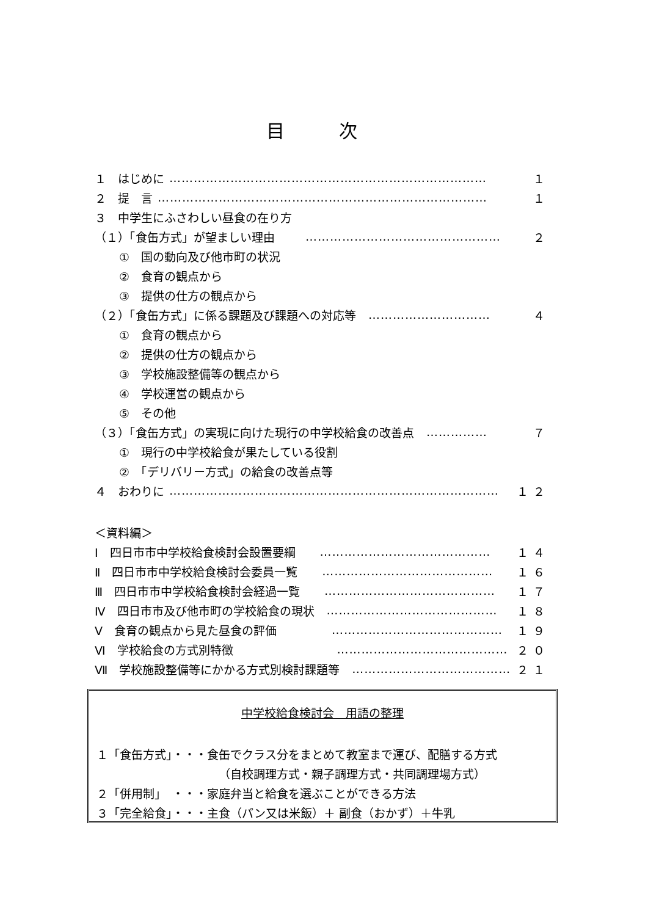目 次
１　はじめに …………………………………………………………………… １
２　提　言 ……………………………………………………………………… １
３　中学生にふさわしい昼食の在り方
（１）「食缶方式」が望ましい理由 ………………………………………… ２
①　国の動向及び他市町の状況
②　食育の観点から
③　提供の仕方の観点から
（２）「食缶方式」に係る課題及び課題への対応等 ………………………… ４
①　食育の観点から
②　提供の仕方の観点から
③　学校施設整備等の観点から
④　学校運営の観点から
⑤　その他
（３）「食缶方式」の実現に向けた現行の中学校給食の改善点 …………… ７
①　現行の中学校給食が果たしている役割
②　「デリバリー方式」の給食の改善点等
４　おわりに ……………………………………………………………………… １２
＜資料編＞
Ⅰ　四日市市中学校給食検討会設置要綱 …………………………………… １４
Ⅱ　四日市市中学校給食検討会委員一覧 …………………………………… １６
Ⅲ　四日市市中学校給食検討会経過一覧 …………………………………… １７
Ⅳ　四日市市及び他市町の学校給食の現状 …………………………………… １８
Ⅴ　食育の観点から見た昼食の評価 …………………………………… １９
Ⅵ　学校給食の方式別特徴 …………………………………… ２０
Ⅶ　学校施設整備等にかかる方式別検討課題等 ………………………………… ２１
中学校給食検討会　用語の整理
１「食缶方式」・・・食缶でクラス分をまとめて教室まで運び、配膳する方式
（自校調理方式・親子調理方式・共同調理場方式）
２「併用制」　・・・家庭弁当と給食を選ぶことができる方法
３「完全給食」・・・主食（パン又は米飯）＋ 副食（おかず）＋牛乳